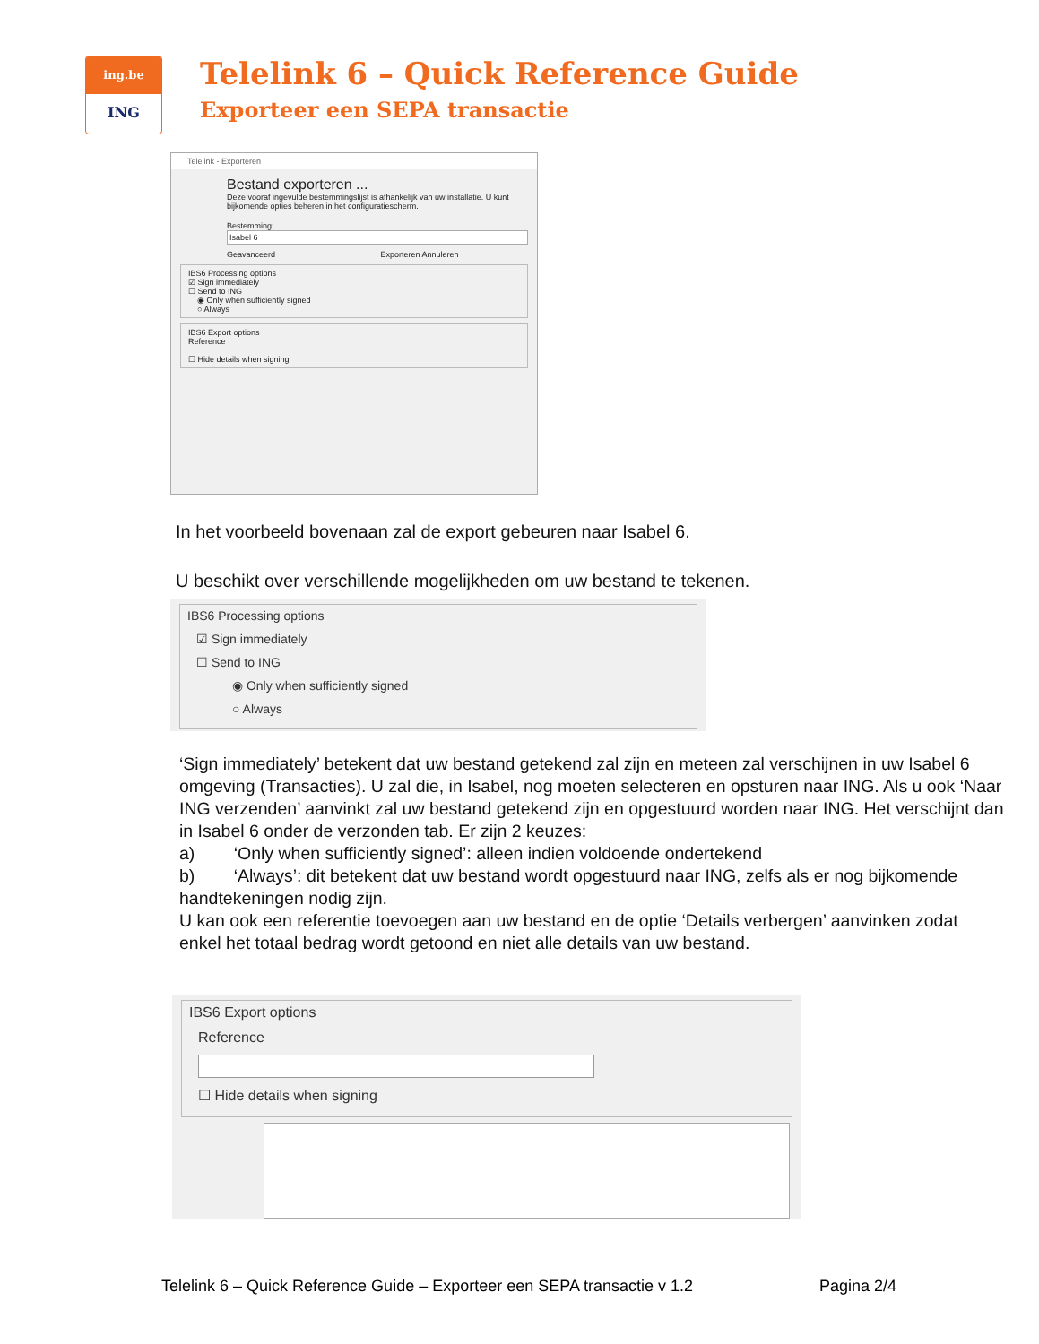ing.be
ING
Telelink 6 – Quick Reference Guide
Exporteer een SEPA transactie
Telelink - Exporteren
Bestand exporteren ...
Deze vooraf ingevulde bestemmingslijst is afhankelijk van uw installatie. U kunt bijkomende opties beheren in het configuratiescherm.
Bestemming:
Isabel 6
Geavanceerd Exporteren Annuleren
IBS6 Processing options
☑ Sign immediately
☐ Send to ING
◉ Only when sufficiently signed
○ Always
IBS6 Export options
Reference
☐ Hide details when signing
In het voorbeeld bovenaan zal de export gebeuren naar Isabel 6.
U beschikt over verschillende mogelijkheden om uw bestand te tekenen.
IBS6 Processing options
☑ Sign immediately
☐ Send to ING
◉ Only when sufficiently signed
○ Always
‘Sign immediately’ betekent dat uw bestand getekend zal zijn en meteen zal verschijnen in uw Isabel 6 omgeving (Transacties). U zal die, in Isabel, nog moeten selecteren en opsturen naar ING. Als u ook ‘Naar ING verzenden’ aanvinkt zal uw bestand getekend zijn en opgestuurd worden naar ING. Het verschijnt dan in Isabel 6 onder de verzonden tab. Er zijn 2 keuzes:
a) ‘Only when sufficiently signed’: alleen indien voldoende ondertekend
b) ‘Always’: dit betekent dat uw bestand wordt opgestuurd naar ING, zelfs als er nog bijkomende handtekeningen nodig zijn.
U kan ook een referentie toevoegen aan uw bestand en de optie ‘Details verbergen’ aanvinken zodat enkel het totaal bedrag wordt getoond en niet alle details van uw bestand.
IBS6 Export options
Reference
☐ Hide details when signing
Telelink 6 – Quick Reference Guide – Exporteer een SEPA transactie v 1.2 Pagina 2/4